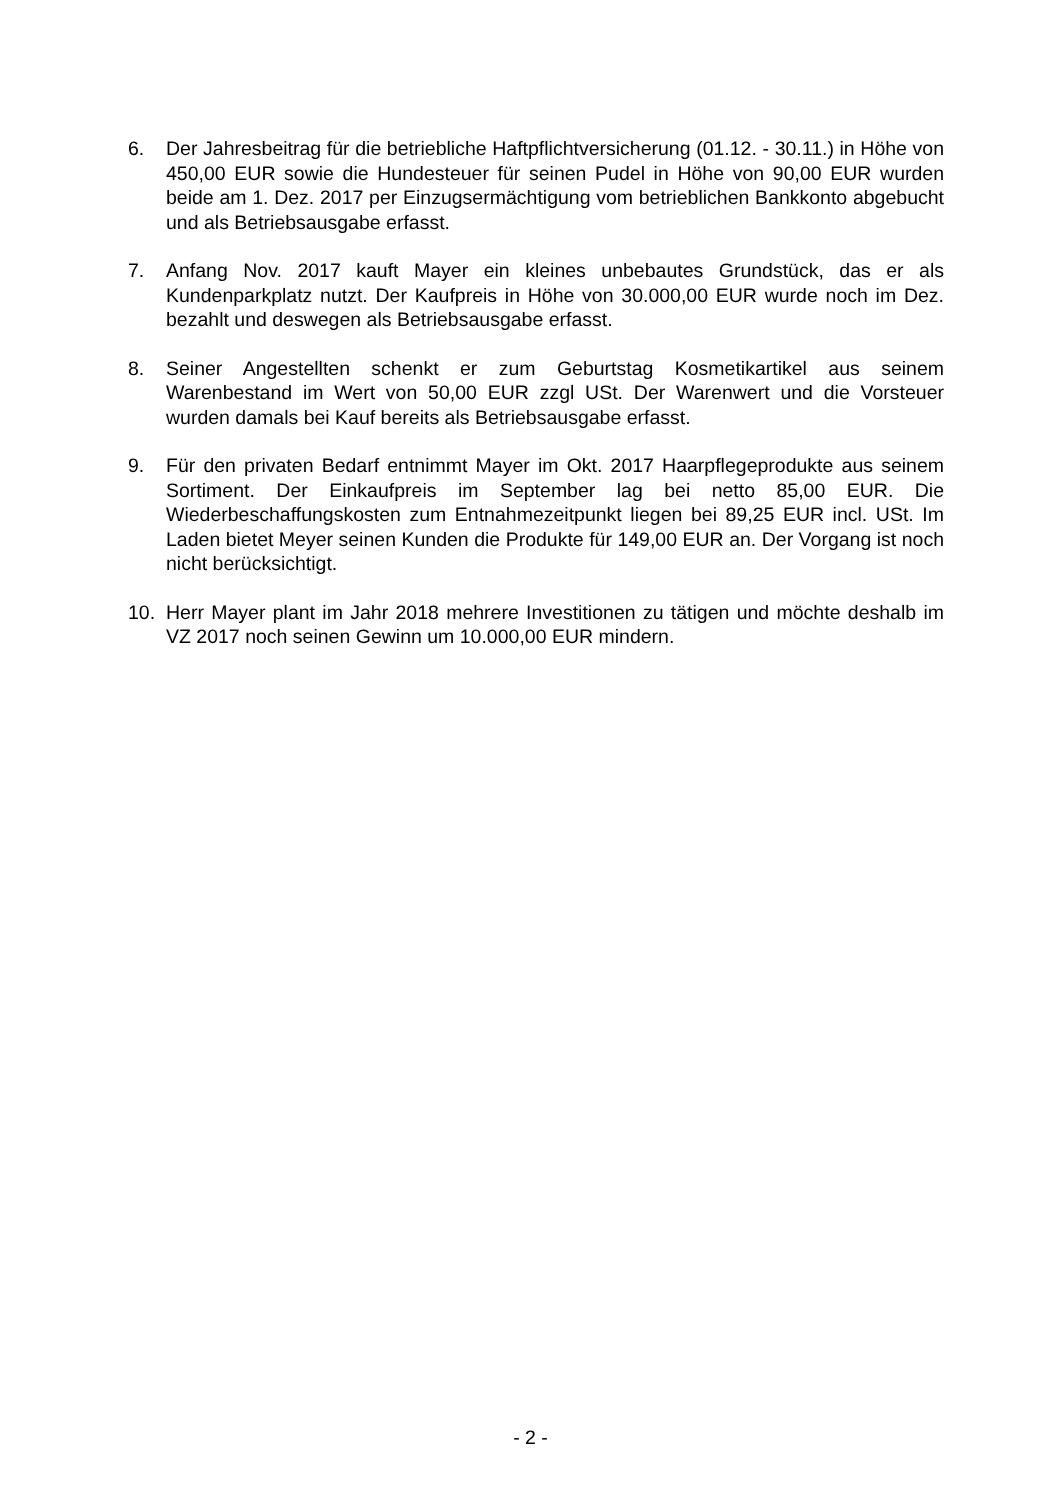6. Der Jahresbeitrag für die betriebliche Haftpflichtversicherung (01.12. - 30.11.) in Höhe von 450,00 EUR sowie die Hundesteuer für seinen Pudel in Höhe von 90,00 EUR wurden beide am 1. Dez. 2017 per Einzugsermächtigung vom betrieblichen Bankkonto abgebucht und als Betriebsausgabe erfasst.
7. Anfang Nov. 2017 kauft Mayer ein kleines unbebautes Grundstück, das er als Kundenparkplatz nutzt. Der Kaufpreis in Höhe von 30.000,00 EUR wurde noch im Dez. bezahlt und deswegen als Betriebsausgabe erfasst.
8. Seiner Angestellten schenkt er zum Geburtstag Kosmetikartikel aus seinem Warenbestand im Wert von 50,00 EUR zzgl USt. Der Warenwert und die Vorsteuer wurden damals bei Kauf bereits als Betriebsausgabe erfasst.
9. Für den privaten Bedarf entnimmt Mayer im Okt. 2017 Haarpflegeprodukte aus seinem Sortiment. Der Einkaufpreis im September lag bei netto 85,00 EUR. Die Wiederbeschaffungskosten zum Entnahmezeitpunkt liegen bei 89,25 EUR incl. USt. Im Laden bietet Meyer seinen Kunden die Produkte für 149,00 EUR an. Der Vorgang ist noch nicht berücksichtigt.
10. Herr Mayer plant im Jahr 2018 mehrere Investitionen zu tätigen und möchte deshalb im VZ 2017 noch seinen Gewinn um 10.000,00 EUR mindern.
- 2 -